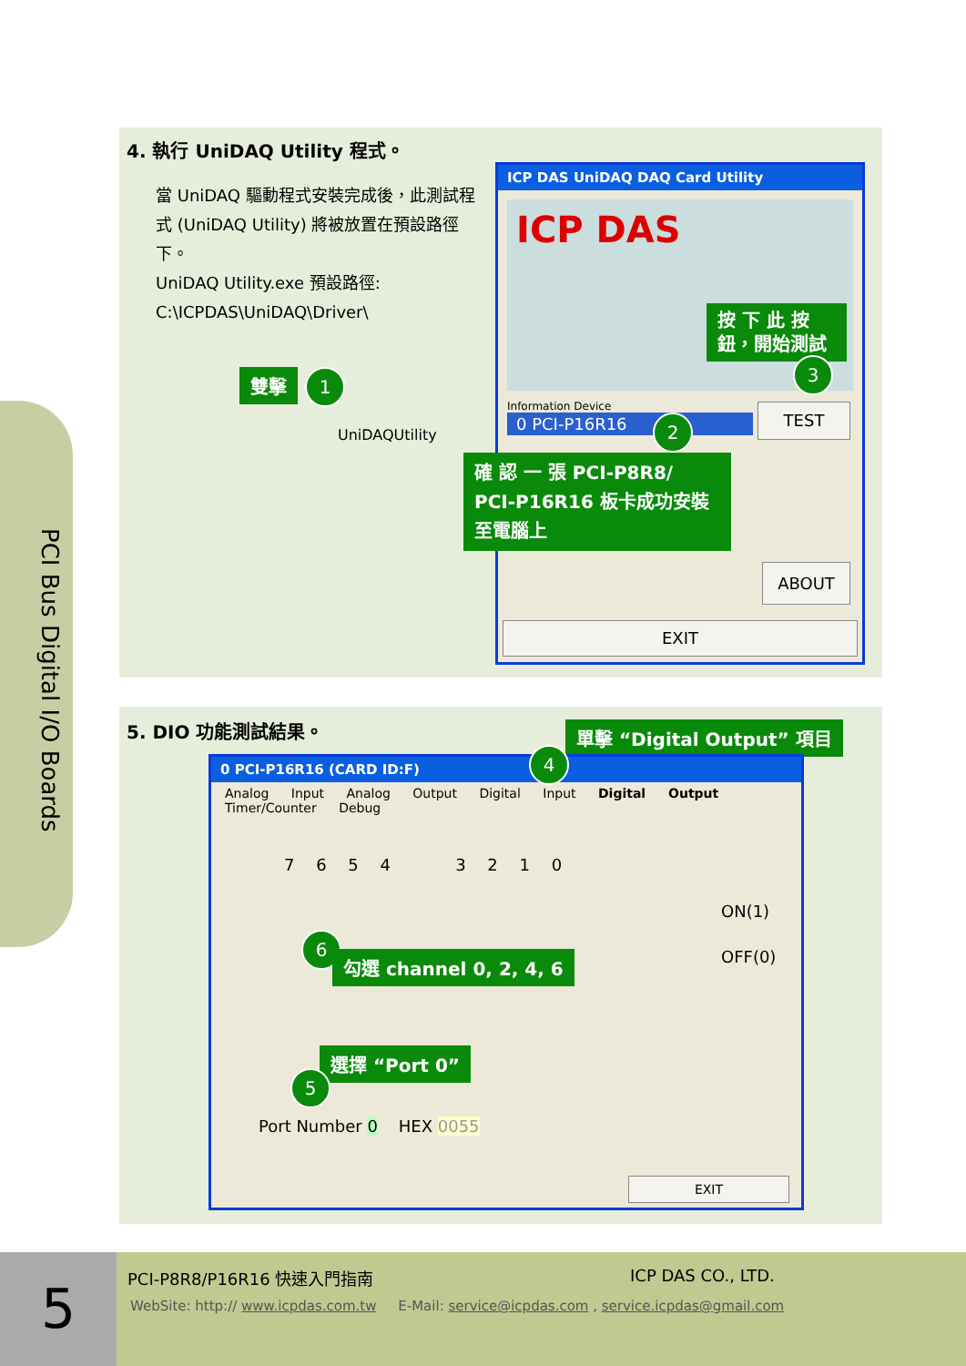PCI Bus Digital I/O Boards
4. 執行 UniDAQ Utility 程式。
當 UniDAQ 驅動程式安裝完成後，此測試程式 (UniDAQ Utility) 將被放置在預設路徑下。
UniDAQ Utility.exe 預設路徑:
C:\ICPDAS\UniDAQ\Driver\
雙擊 1
UniDAQUtility
ICP DAS UniDAQ DAQ Card Utility
ICP DAS
Information Device
0 PCI-P16R16
TEST
ABOUT
EXIT
按 下 此 按 鈕，開始測試
3
2
確 認 一 張 PCI-P8R8/ PCI-P16R16 板卡成功安裝至電腦上
5. DIO 功能測試結果。
單擊 “Digital Output” 項目
0 PCI-P16R16 (CARD ID:F)
Analog Input Analog Output Digital Input Digital Output Timer/Counter Debug
7 6 5 4 3 2 1 0
ON(1)
OFF(0)
Port Number 0 HEX 0055
EXIT
4
6
勾選 channel 0, 2, 4, 6
選擇 “Port 0”
5
5 PCI-P8R8/P16R16 快速入門指南 ICP DAS CO., LTD.
WebSite: http:// www.icpdas.com.tw E-Mail: service@icpdas.com , service.icpdas@gmail.com